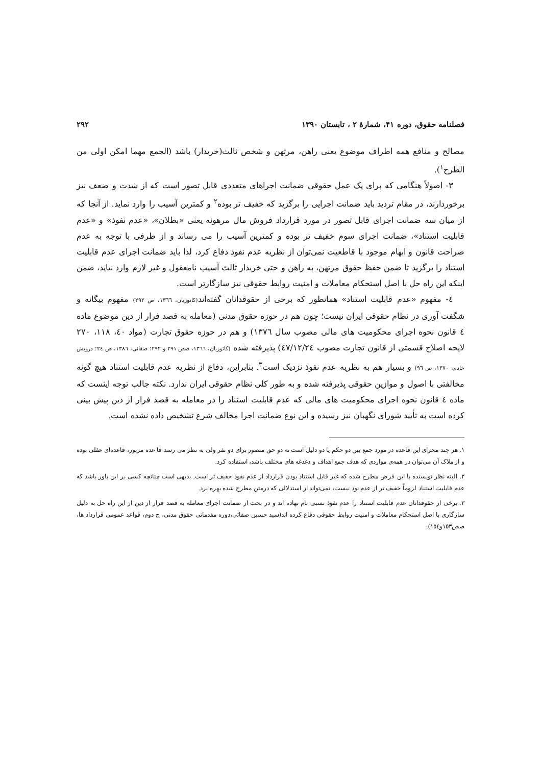فصلنامه حقوق، دوره ۴۱، شمارۀ ۲ ، تابستان ۱۳۹۰ ۲۹۲
مصالح و منافع همه اطراف موضوع یعنی راهن، مرتهن و شخص ثالث(خریدار) باشد (الجمع مهما امکن اولی من الطرح<sup>۱</sup>).
۳- اصولاً هنگامی که برای یک عمل حقوقی ضمانت اجراهای متعددی قابل تصور است که از شدت و ضعف نیز برخوردارند، در مقام تردید باید ضمانت اجرایی را برگزید که خفیف تر بوده<sup>۲</sup> و کمترین آسیب را وارد نماید. از آنجا که از میان سه ضمانت اجرای قابل تصور در مورد قرارداد فروش مال مرهونه یعنی «بطلان»، «عدم نفوذ» و «عدم قابلیت استناد»، ضمانت اجرای سوم خفیف تر بوده و کمترین آسیب را می رساند و از طرفی با توجه به عدم صراحت قانون و ابهام موجود با قاطعیت نمی‌توان از نظریه عدم نفوذ دفاع کرد، لذا باید ضمانت اجرای عدم قابلیت استناد را برگزید تا ضمن حفظ حقوق مرتهن، به راهن و حتی خریدار ثالث آسیب نامعقول و غیر لازم وارد نیاید، ضمن اینکه این راه حل با اصل استحکام معاملات و امنیت روابط حقوقی نیز سازگارتر است.
٤- مفهوم «عدم قابلیت استناد» همانطور که برخی از حقوقدانان گفته‌اند(کاتوزیان، ١٣٦٦، ص ٢٩٢) مفهوم بیگانه و شگفت آوری در نظام حقوقی ایران نیست؛ چون هم در حوزه حقوق مدنی (معامله به قصد فرار از دین موضوع ماده ٤ قانون نحوه اجرای محکومیت های مالی مصوب سال ١٣٧٦) و هم در حوزه حقوق تجارت (مواد ٤٠، ١١٨، ٢٧٠ لایحه اصلاح قسمتی از قانون تجارت مصوب ٤٧/١٢/٢٤) پذیرفته شده (کاتوزیان، ١٣٦٦، صص ٢٩١ و ٢٩٢؛ صفائی، ١٣٨٦، ص ٢٤؛ درویش خادم، ١٣٧٠، ص ٩٦) و بسیار هم به نظریه عدم نفوذ نزدیک است<sup>۳</sup>. بنابراین، دفاع از نظریه عدم قابلیت استناد هیچ گونه مخالفتی با اصول و موازین حقوقی پذیرفته شده و به طور کلی نظام حقوقی ایران ندارد. نکته جالب توجه اینست که ماده ٤ قانون نحوه اجرای محکومیت های مالی که عدم قابلیت استناد را در معامله به قصد فرار از دین پیش بینی کرده است به تأیید شورای نگهبان نیز رسیده و این نوع ضمانت اجرا مخالف شرع تشخیص داده نشده است.
١. هر چند مجرای این قاعده در مورد جمع بین دو حکم یا دو دلیل است نه دو حق متصور برای دو نفر ولی به نظر می رسد قا عده مزبور، قاعده‌ای عقلی بوده و از ملاک آن می‌توان در همه‌ی مواردی که هدف جمع اهداف و دغدغه های مختلف باشد، استفاده کرد.
٢. البته نظر نویسنده با این فرض مطرح شده که غیر قابل استناد بودن قرارداد از عدم نفوذ خفیف تر است. بدیهی است چنانچه کسی بر این باور باشد که عدم قابلیت استناد لزوماً خفیف تر از عدم نوذ نیست، نمی‌تواند از استدلالی که درمتن مطرح شده بهره برد.
٣. برخی از حقوقدانان عدم قابلیت استناد را عدم نفوذ نسبی نام نهاده اند و در بحث از ضمانت اجرای معامله به قصد فرار از دین از این راه حل به دلیل سازگاری با اصل استحکام معاملات و امنیت روابط حقوقی دفاع کرده اند(سید حسین صفائی،دوره مقدماتی حقوق مدنی، ج دوم، قواعد عمومی قرارداد ها، صص١٥٣و١٥٤).